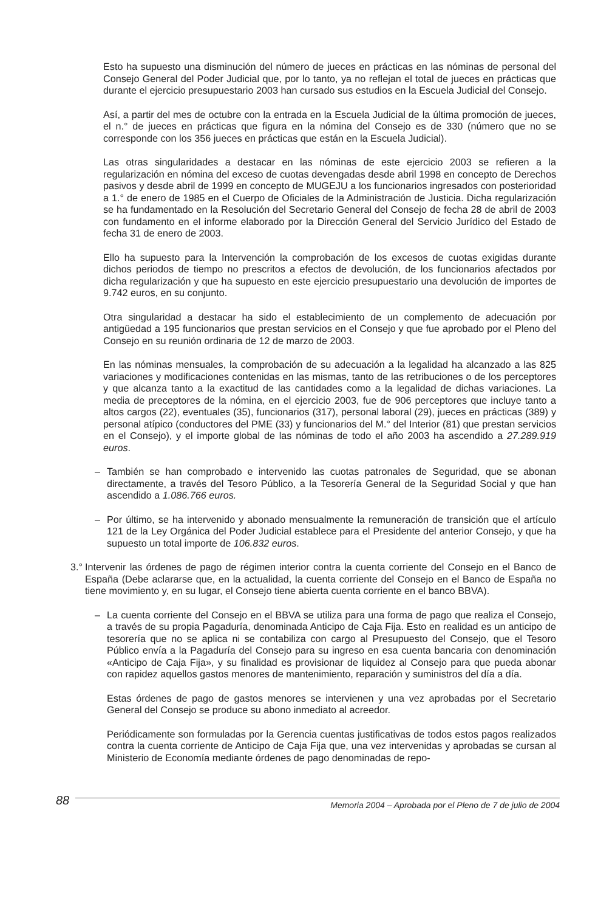Esto ha supuesto una disminución del número de jueces en prácticas en las nóminas de personal del Consejo General del Poder Judicial que, por lo tanto, ya no reflejan el total de jueces en prácticas que durante el ejercicio presupuestario 2003 han cursado sus estudios en la Escuela Judicial del Consejo.
Así, a partir del mes de octubre con la entrada en la Escuela Judicial de la última promoción de jueces, el n.° de jueces en prácticas que figura en la nómina del Consejo es de 330 (número que no se corresponde con los 356 jueces en prácticas que están en la Escuela Judicial).
Las otras singularidades a destacar en las nóminas de este ejercicio 2003 se refieren a la regularización en nómina del exceso de cuotas devengadas desde abril 1998 en concepto de Derechos pasivos y desde abril de 1999 en concepto de MUGEJU a los funcionarios ingresados con posterioridad a 1.° de enero de 1985 en el Cuerpo de Oficiales de la Administración de Justicia. Dicha regularización se ha fundamentado en la Resolución del Secretario General del Consejo de fecha 28 de abril de 2003 con fundamento en el informe elaborado por la Dirección General del Servicio Jurídico del Estado de fecha 31 de enero de 2003.
Ello ha supuesto para la Intervención la comprobación de los excesos de cuotas exigidas durante dichos periodos de tiempo no prescritos a efectos de devolución, de los funcionarios afectados por dicha regularización y que ha supuesto en este ejercicio presupuestario una devolución de importes de 9.742 euros, en su conjunto.
Otra singularidad a destacar ha sido el establecimiento de un complemento de adecuación por antigüedad a 195 funcionarios que prestan servicios en el Consejo y que fue aprobado por el Pleno del Consejo en su reunión ordinaria de 12 de marzo de 2003.
En las nóminas mensuales, la comprobación de su adecuación a la legalidad ha alcanzado a las 825 variaciones y modificaciones contenidas en las mismas, tanto de las retribuciones o de los perceptores y que alcanza tanto a la exactitud de las cantidades como a la legalidad de dichas variaciones. La media de preceptores de la nómina, en el ejercicio 2003, fue de 906 perceptores que incluye tanto a altos cargos (22), eventuales (35), funcionarios (317), personal laboral (29), jueces en prácticas (389) y personal atípico (conductores del PME (33) y funcionarios del M.° del Interior (81) que prestan servicios en el Consejo), y el importe global de las nóminas de todo el año 2003 ha ascendido a 27.289.919 euros.
– También se han comprobado e intervenido las cuotas patronales de Seguridad, que se abonan directamente, a través del Tesoro Público, a la Tesorería General de la Seguridad Social y que han ascendido a 1.086.766 euros.
– Por último, se ha intervenido y abonado mensualmente la remuneración de transición que el artículo 121 de la Ley Orgánica del Poder Judicial establece para el Presidente del anterior Consejo, y que ha supuesto un total importe de 106.832 euros.
3.° Intervenir las órdenes de pago de régimen interior contra la cuenta corriente del Consejo en el Banco de España (Debe aclararse que, en la actualidad, la cuenta corriente del Consejo en el Banco de España no tiene movimiento y, en su lugar, el Consejo tiene abierta cuenta corriente en el banco BBVA).
– La cuenta corriente del Consejo en el BBVA se utiliza para una forma de pago que realiza el Consejo, a través de su propia Pagaduría, denominada Anticipo de Caja Fija. Esto en realidad es un anticipo de tesorería que no se aplica ni se contabiliza con cargo al Presupuesto del Consejo, que el Tesoro Público envía a la Pagaduría del Consejo para su ingreso en esa cuenta bancaria con denominación «Anticipo de Caja Fija», y su finalidad es provisionar de liquidez al Consejo para que pueda abonar con rapidez aquellos gastos menores de mantenimiento, reparación y suministros del día a día.
Estas órdenes de pago de gastos menores se intervienen y una vez aprobadas por el Secretario General del Consejo se produce su abono inmediato al acreedor.
Periódicamente son formuladas por la Gerencia cuentas justificativas de todos estos pagos realizados contra la cuenta corriente de Anticipo de Caja Fija que, una vez intervenidas y aprobadas se cursan al Ministerio de Economía mediante órdenes de pago denominadas de repo-
88 Memoria 2004 – Aprobada por el Pleno de 7 de julio de 2004